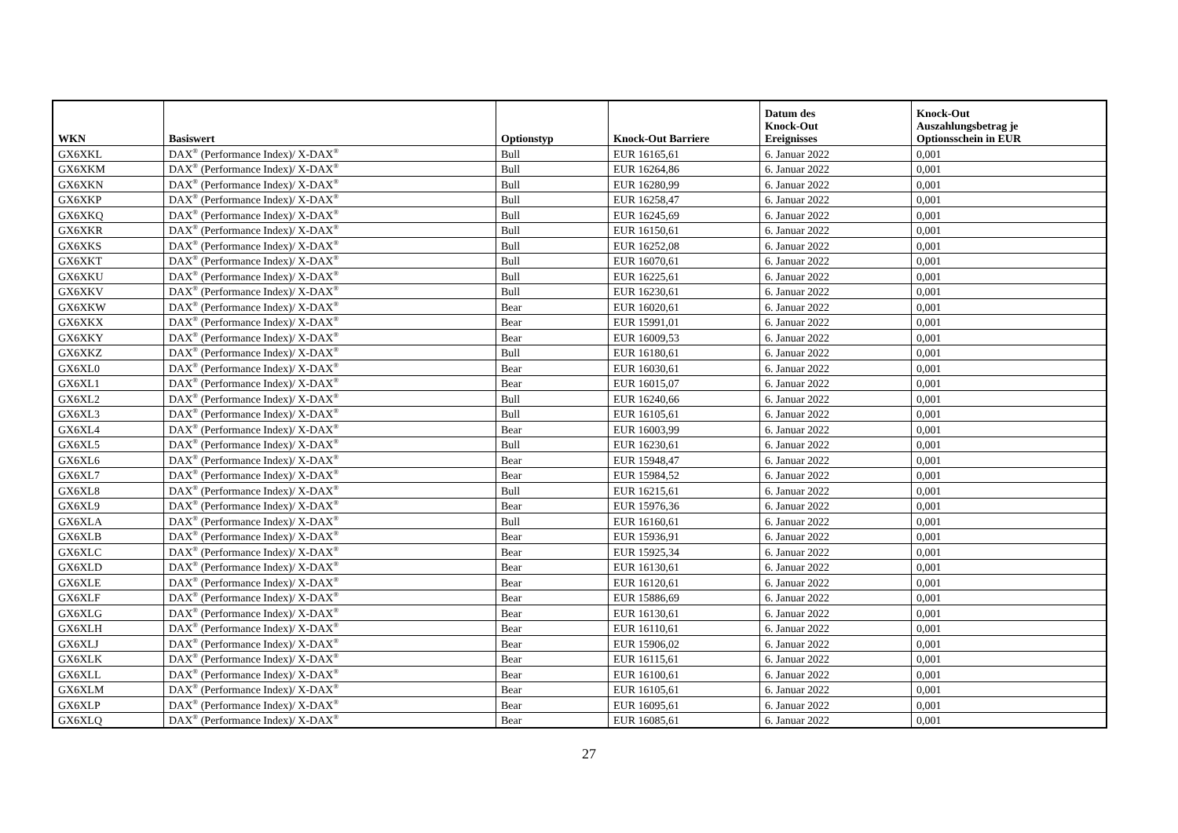| WKN | Basiswert | Optionstyp | Knock-Out Barriere | Datum des Knock-Out Ereignisses | Knock-Out Auszahlungsbetrag je Optionsschein in EUR |
| --- | --- | --- | --- | --- | --- |
| GX6XKL | DAX<sup>®</sup> (Performance Index)/ X-DAX<sup>®</sup> | Bull | EUR 16165,61 | 6. Januar 2022 | 0,001 |
| GX6XKM | DAX<sup>®</sup> (Performance Index)/ X-DAX<sup>®</sup> | Bull | EUR 16264,86 | 6. Januar 2022 | 0,001 |
| GX6XKN | DAX<sup>®</sup> (Performance Index)/ X-DAX<sup>®</sup> | Bull | EUR 16280,99 | 6. Januar 2022 | 0,001 |
| GX6XKP | DAX<sup>®</sup> (Performance Index)/ X-DAX<sup>®</sup> | Bull | EUR 16258,47 | 6. Januar 2022 | 0,001 |
| GX6XKQ | DAX<sup>®</sup> (Performance Index)/ X-DAX<sup>®</sup> | Bull | EUR 16245,69 | 6. Januar 2022 | 0,001 |
| GX6XKR | DAX<sup>®</sup> (Performance Index)/ X-DAX<sup>®</sup> | Bull | EUR 16150,61 | 6. Januar 2022 | 0,001 |
| GX6XKS | DAX<sup>®</sup> (Performance Index)/ X-DAX<sup>®</sup> | Bull | EUR 16252,08 | 6. Januar 2022 | 0,001 |
| GX6XKT | DAX<sup>®</sup> (Performance Index)/ X-DAX<sup>®</sup> | Bull | EUR 16070,61 | 6. Januar 2022 | 0,001 |
| GX6XKU | DAX<sup>®</sup> (Performance Index)/ X-DAX<sup>®</sup> | Bull | EUR 16225,61 | 6. Januar 2022 | 0,001 |
| GX6XKV | DAX<sup>®</sup> (Performance Index)/ X-DAX<sup>®</sup> | Bull | EUR 16230,61 | 6. Januar 2022 | 0,001 |
| GX6XKW | DAX<sup>®</sup> (Performance Index)/ X-DAX<sup>®</sup> | Bear | EUR 16020,61 | 6. Januar 2022 | 0,001 |
| GX6XKX | DAX<sup>®</sup> (Performance Index)/ X-DAX<sup>®</sup> | Bear | EUR 15991,01 | 6. Januar 2022 | 0,001 |
| GX6XKY | DAX<sup>®</sup> (Performance Index)/ X-DAX<sup>®</sup> | Bear | EUR 16009,53 | 6. Januar 2022 | 0,001 |
| GX6XKZ | DAX<sup>®</sup> (Performance Index)/ X-DAX<sup>®</sup> | Bull | EUR 16180,61 | 6. Januar 2022 | 0,001 |
| GX6XL0 | DAX<sup>®</sup> (Performance Index)/ X-DAX<sup>®</sup> | Bear | EUR 16030,61 | 6. Januar 2022 | 0,001 |
| GX6XL1 | DAX<sup>®</sup> (Performance Index)/ X-DAX<sup>®</sup> | Bear | EUR 16015,07 | 6. Januar 2022 | 0,001 |
| GX6XL2 | DAX<sup>®</sup> (Performance Index)/ X-DAX<sup>®</sup> | Bull | EUR 16240,66 | 6. Januar 2022 | 0,001 |
| GX6XL3 | DAX<sup>®</sup> (Performance Index)/ X-DAX<sup>®</sup> | Bull | EUR 16105,61 | 6. Januar 2022 | 0,001 |
| GX6XL4 | DAX<sup>®</sup> (Performance Index)/ X-DAX<sup>®</sup> | Bear | EUR 16003,99 | 6. Januar 2022 | 0,001 |
| GX6XL5 | DAX<sup>®</sup> (Performance Index)/ X-DAX<sup>®</sup> | Bull | EUR 16230,61 | 6. Januar 2022 | 0,001 |
| GX6XL6 | DAX<sup>®</sup> (Performance Index)/ X-DAX<sup>®</sup> | Bear | EUR 15948,47 | 6. Januar 2022 | 0,001 |
| GX6XL7 | DAX<sup>®</sup> (Performance Index)/ X-DAX<sup>®</sup> | Bear | EUR 15984,52 | 6. Januar 2022 | 0,001 |
| GX6XL8 | DAX<sup>®</sup> (Performance Index)/ X-DAX<sup>®</sup> | Bull | EUR 16215,61 | 6. Januar 2022 | 0,001 |
| GX6XL9 | DAX<sup>®</sup> (Performance Index)/ X-DAX<sup>®</sup> | Bear | EUR 15976,36 | 6. Januar 2022 | 0,001 |
| GX6XLA | DAX<sup>®</sup> (Performance Index)/ X-DAX<sup>®</sup> | Bull | EUR 16160,61 | 6. Januar 2022 | 0,001 |
| GX6XLB | DAX<sup>®</sup> (Performance Index)/ X-DAX<sup>®</sup> | Bear | EUR 15936,91 | 6. Januar 2022 | 0,001 |
| GX6XLC | DAX<sup>®</sup> (Performance Index)/ X-DAX<sup>®</sup> | Bear | EUR 15925,34 | 6. Januar 2022 | 0,001 |
| GX6XLD | DAX<sup>®</sup> (Performance Index)/ X-DAX<sup>®</sup> | Bear | EUR 16130,61 | 6. Januar 2022 | 0,001 |
| GX6XLE | DAX<sup>®</sup> (Performance Index)/ X-DAX<sup>®</sup> | Bear | EUR 16120,61 | 6. Januar 2022 | 0,001 |
| GX6XLF | DAX<sup>®</sup> (Performance Index)/ X-DAX<sup>®</sup> | Bear | EUR 15886,69 | 6. Januar 2022 | 0,001 |
| GX6XLG | DAX<sup>®</sup> (Performance Index)/ X-DAX<sup>®</sup> | Bear | EUR 16130,61 | 6. Januar 2022 | 0,001 |
| GX6XLH | DAX<sup>®</sup> (Performance Index)/ X-DAX<sup>®</sup> | Bear | EUR 16110,61 | 6. Januar 2022 | 0,001 |
| GX6XLJ | DAX<sup>®</sup> (Performance Index)/ X-DAX<sup>®</sup> | Bear | EUR 15906,02 | 6. Januar 2022 | 0,001 |
| GX6XLK | DAX<sup>®</sup> (Performance Index)/ X-DAX<sup>®</sup> | Bear | EUR 16115,61 | 6. Januar 2022 | 0,001 |
| GX6XLL | DAX<sup>®</sup> (Performance Index)/ X-DAX<sup>®</sup> | Bear | EUR 16100,61 | 6. Januar 2022 | 0,001 |
| GX6XLM | DAX<sup>®</sup> (Performance Index)/ X-DAX<sup>®</sup> | Bear | EUR 16105,61 | 6. Januar 2022 | 0,001 |
| GX6XLP | DAX<sup>®</sup> (Performance Index)/ X-DAX<sup>®</sup> | Bear | EUR 16095,61 | 6. Januar 2022 | 0,001 |
| GX6XLQ | DAX<sup>®</sup> (Performance Index)/ X-DAX<sup>®</sup> | Bear | EUR 16085,61 | 6. Januar 2022 | 0,001 |
27